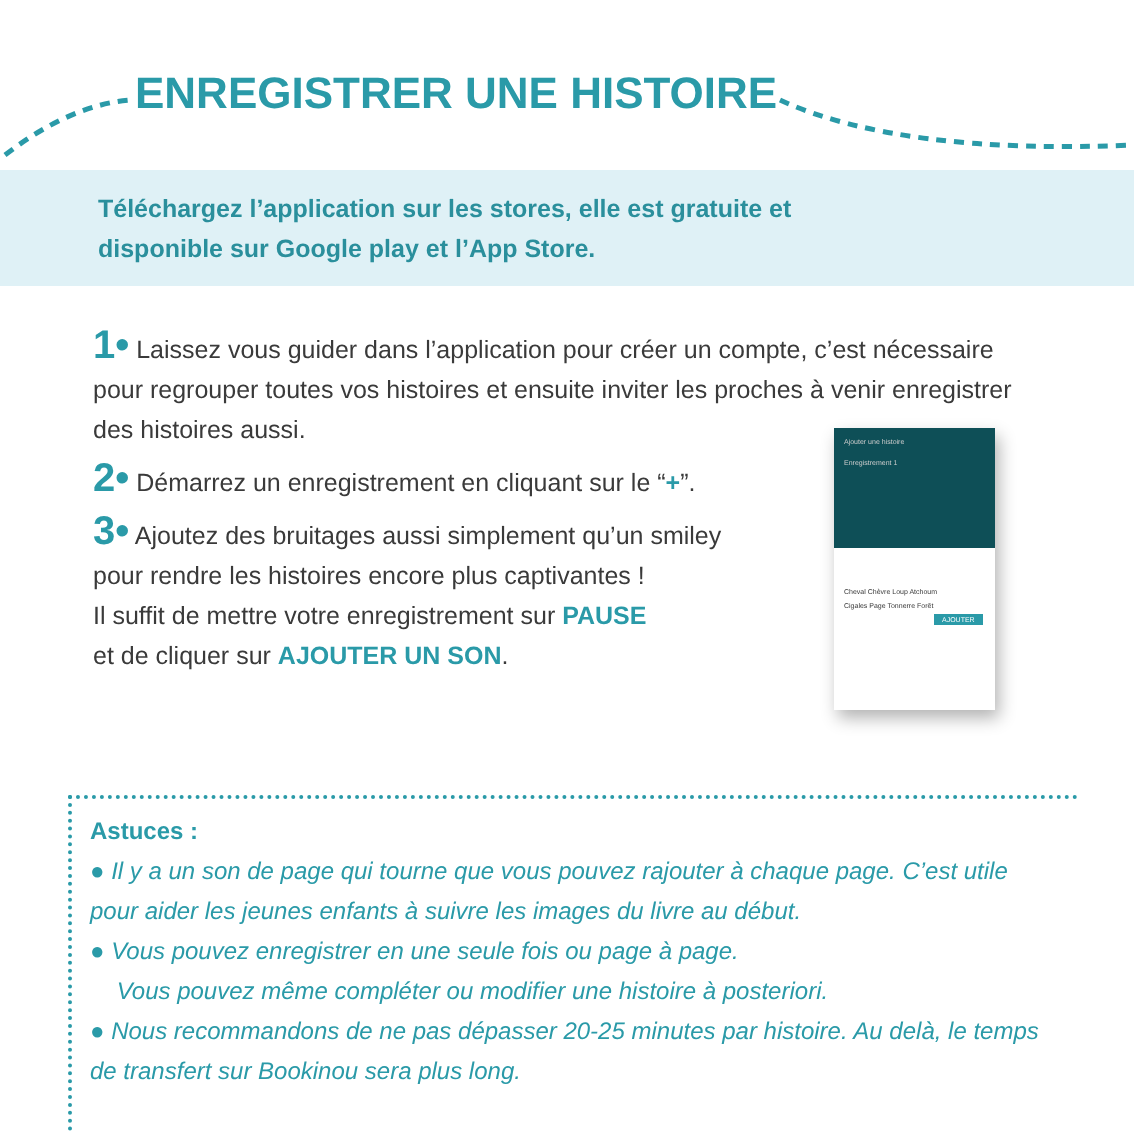ENREGISTRER UNE HISTOIRE
Téléchargez l’application sur les stores, elle est gratuite et
disponible sur Google play et l’App Store.
1• Laissez vous guider dans l’application pour créer un compte, c’est nécessaire pour regrouper toutes vos histoires et ensuite inviter les proches à venir enregistrer des histoires aussi.
2• Démarrez un enregistrement en cliquant sur le “+”.
3• Ajoutez des bruitages aussi simplement qu’un smiley
pour rendre les histoires encore plus captivantes !
Il suffit de mettre votre enregistrement sur PAUSE
et de cliquer sur AJOUTER UN SON.
Ajouter une histoire
Enregistrement 1
Cheval Chèvre Loup Atchoum
Cigales Page Tonnerre Forêt
AJOUTER
Astuces :
● Il y a un son de page qui tourne que vous pouvez rajouter à chaque page. C’est utile pour aider les jeunes enfants à suivre les images du livre au début.
● Vous pouvez enregistrer en une seule fois ou page à page.
Vous pouvez même compléter ou modifier une histoire à posteriori.
● Nous recommandons de ne pas dépasser 20-25 minutes par histoire. Au delà, le temps de transfert sur Bookinou sera plus long.